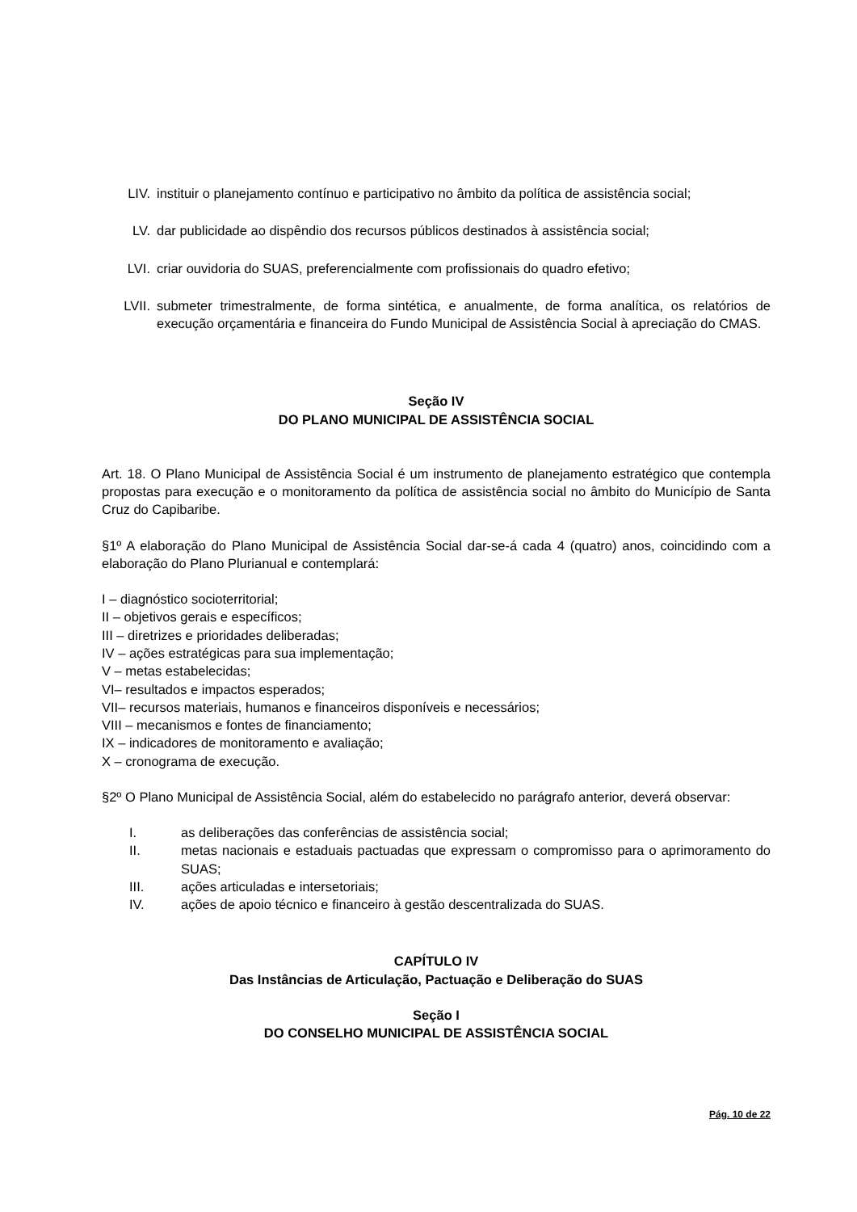LIV. instituir o planejamento contínuo e participativo no âmbito da política de assistência social;
LV. dar publicidade ao dispêndio dos recursos públicos destinados à assistência social;
LVI. criar ouvidoria do SUAS, preferencialmente com profissionais do quadro efetivo;
LVII. submeter trimestralmente, de forma sintética, e anualmente, de forma analítica, os relatórios de execução orçamentária e financeira do Fundo Municipal de Assistência Social à apreciação do CMAS.
Seção IV
DO PLANO MUNICIPAL DE ASSISTÊNCIA SOCIAL
Art. 18. O Plano Municipal de Assistência Social é um instrumento de planejamento estratégico que contempla propostas para execução e o monitoramento da política de assistência social no âmbito do Município de Santa Cruz do Capibaribe.
§1º A elaboração do Plano Municipal de Assistência Social dar-se-á cada 4 (quatro) anos, coincidindo com a elaboração do Plano Plurianual e contemplará:
I – diagnóstico socioterritorial;
II – objetivos gerais e específicos;
III – diretrizes e prioridades deliberadas;
IV – ações estratégicas para sua implementação;
V – metas estabelecidas;
VI– resultados e impactos esperados;
VII– recursos materiais, humanos e financeiros disponíveis e necessários;
VIII – mecanismos e fontes de financiamento;
IX – indicadores de monitoramento e avaliação;
X – cronograma de execução.
§2º O Plano Municipal de Assistência Social, além do estabelecido no parágrafo anterior, deverá observar:
I. as deliberações das conferências de assistência social;
II. metas nacionais e estaduais pactuadas que expressam o compromisso para o aprimoramento do SUAS;
III. ações articuladas e intersetoriais;
IV. ações de apoio técnico e financeiro à gestão descentralizada do SUAS.
CAPÍTULO IV
Das Instâncias de Articulação, Pactuação e Deliberação do SUAS
Seção I
DO CONSELHO MUNICIPAL DE ASSISTÊNCIA SOCIAL
Pág. 10 de 22